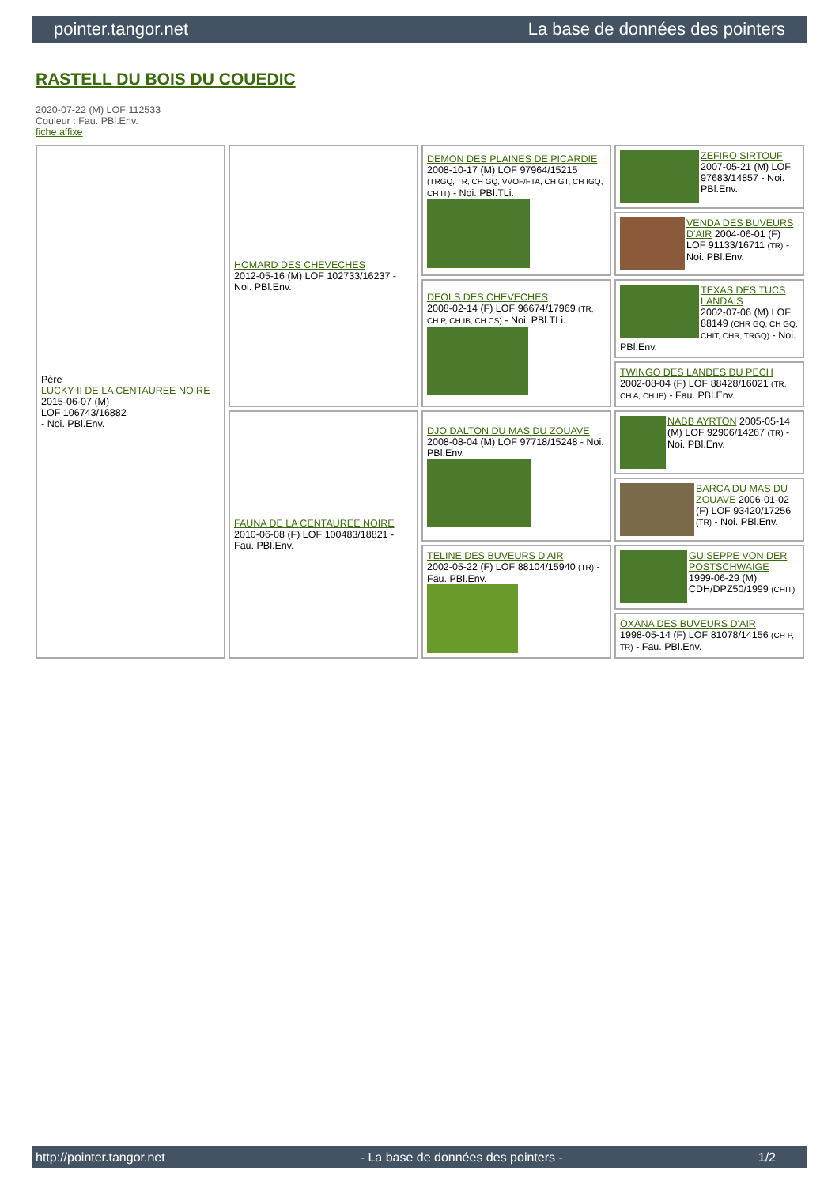pointer.tangor.net La base de données des pointers
RASTELL DU BOIS DU COUEDIC
2020-07-22 (M) LOF 112533
Couleur : Fau. PBl.Env.
fiche affixe
| Père LUCKY II DE LA CENTAUREE NOIRE 2015-06-07 (M) LOF 106743/16882 - Noi. PBl.Env. | HOMARD DES CHEVECHES 2012-05-16 (M) LOF 102733/16237 - Noi. PBl.Env. | DEMON DES PLAINES DE PICARDIE 2008-10-17 (M) LOF 97964/15215 (TRGQ, TR, CH GQ, VVOF/FTA, CH GT, CH IGQ, CH IT) - Noi. PBl.TLi. | ZEFIRO SIRTOUF 2007-05-21 (M) LOF 97683/14857 - Noi. PBl.Env. |
| | | | VENDA DES BUVEURS D'AIR 2004-06-01 (F) LOF 91133/16711 (TR) - Noi. PBl.Env. |
| | | DEOLS DES CHEVECHES 2008-02-14 (F) LOF 96674/17969 (TR, CH P, CH IB, CH CS) - Noi. PBl.TLi. | TEXAS DES TUCS LANDAIS 2002-07-06 (M) LOF 88149 (CHR GQ, CH GQ, CHIT, CHR, TRGQ) - Noi. PBl.Env. |
| | | | TWINGO DES LANDES DU PECH 2002-08-04 (F) LOF 88428/16021 (TR, CH A, CH IB) - Fau. PBl.Env. |
| | FAUNA DE LA CENTAUREE NOIRE 2010-06-08 (F) LOF 100483/18821 - Fau. PBl.Env. | DJO DALTON DU MAS DU ZOUAVE 2008-08-04 (M) LOF 97718/15248 - Noi. PBl.Env. | NABB AYRTON 2005-05-14 (M) LOF 92906/14267 (TR) - Noi. PBl.Env. |
| | | | BARCA DU MAS DU ZOUAVE 2006-01-02 (F) LOF 93420/17256 (TR) - Noi. PBl.Env. |
| | | TELINE DES BUVEURS D'AIR 2002-05-22 (F) LOF 88104/15940 (TR) - Fau. PBl.Env. | GUISEPPE VON DER POSTSCHWAIGE 1999-06-29 (M) CDH/DPZ50/1999 (CHIT) |
| | | | OXANA DES BUVEURS D'AIR 1998-05-14 (F) LOF 81078/14156 (CH P, TR) - Fau. PBl.Env. |
http://pointer.tangor.net - La base de données des pointers - 1/2